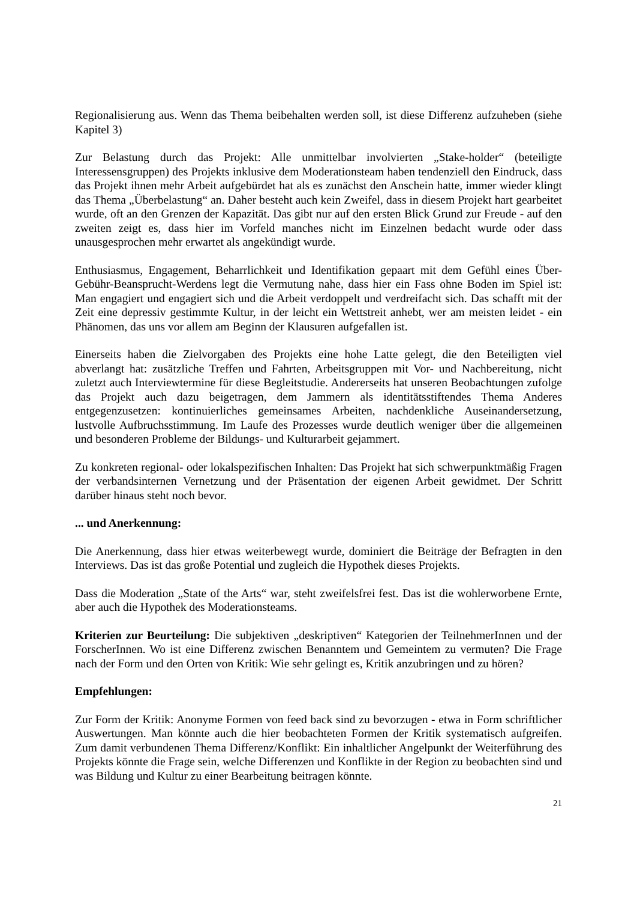Regionalisierung aus. Wenn das Thema beibehalten werden soll, ist diese Differenz aufzuheben (siehe Kapitel 3)
Zur Belastung durch das Projekt: Alle unmittelbar involvierten „Stake-holder“ (beteiligte Interessensgruppen) des Projekts inklusive dem Moderationsteam haben tendenziell den Eindruck, dass das Projekt ihnen mehr Arbeit aufgebürdet hat als es zunächst den Anschein hatte, immer wieder klingt das Thema „Überbelastung“ an. Daher besteht auch kein Zweifel, dass in diesem Projekt hart gearbeitet wurde, oft an den Grenzen der Kapazität. Das gibt nur auf den ersten Blick Grund zur Freude - auf den zweiten zeigt es, dass hier im Vorfeld manches nicht im Einzelnen bedacht wurde oder dass unausgesprochen mehr erwartet als angekündigt wurde.
Enthusiasmus, Engagement, Beharrlichkeit und Identifikation gepaart mit dem Gefühl eines Über-Gebühr-Beansprucht-Werdens legt die Vermutung nahe, dass hier ein Fass ohne Boden im Spiel ist: Man engagiert und engagiert sich und die Arbeit verdoppelt und verdreifacht sich. Das schafft mit der Zeit eine depressiv gestimmte Kultur, in der leicht ein Wettstreit anhebt, wer am meisten leidet - ein Phänomen, das uns vor allem am Beginn der Klausuren aufgefallen ist.
Einerseits haben die Zielvorgaben des Projekts eine hohe Latte gelegt, die den Beteiligten viel abverlangt hat: zusätzliche Treffen und Fahrten, Arbeitsgruppen mit Vor- und Nachbereitung, nicht zuletzt auch Interviewtermine für diese Begleitstudie. Andererseits hat unseren Beobachtungen zufolge das Projekt auch dazu beigetragen, dem Jammern als identitätsstiftendes Thema Anderes entgegenzusetzen: kontinuierliches gemeinsames Arbeiten, nachdenkliche Auseinandersetzung, lustvolle Aufbruchsstimmung. Im Laufe des Prozesses wurde deutlich weniger über die allgemeinen und besonderen Probleme der Bildungs- und Kulturarbeit gejammert.
Zu konkreten regional- oder lokalspezifischen Inhalten: Das Projekt hat sich schwerpunktmäßig Fragen der verbandsinternen Vernetzung und der Präsentation der eigenen Arbeit gewidmet. Der Schritt darüber hinaus steht noch bevor.
... und Anerkennung:
Die Anerkennung, dass hier etwas weiterbewegt wurde, dominiert die Beiträge der Befragten in den Interviews. Das ist das große Potential und zugleich die Hypothek dieses Projekts.
Dass die Moderation „State of the Arts“ war, steht zweifelsfrei fest. Das ist die wohlerworbene Ernte, aber auch die Hypothek des Moderationsteams.
Kriterien zur Beurteilung: Die subjektiven „deskriptiven“ Kategorien der TeilnehmerInnen und der ForscherInnen. Wo ist eine Differenz zwischen Benanntem und Gemeintem zu vermuten? Die Frage nach der Form und den Orten von Kritik: Wie sehr gelingt es, Kritik anzubringen und zu hören?
Empfehlungen:
Zur Form der Kritik: Anonyme Formen von feed back sind zu bevorzugen - etwa in Form schriftlicher Auswertungen. Man könnte auch die hier beobachteten Formen der Kritik systematisch aufgreifen. Zum damit verbundenen Thema Differenz/Konflikt: Ein inhaltlicher Angelpunkt der Weiterführung des Projekts könnte die Frage sein, welche Differenzen und Konflikte in der Region zu beobachten sind und was Bildung und Kultur zu einer Bearbeitung beitragen könnte.
21